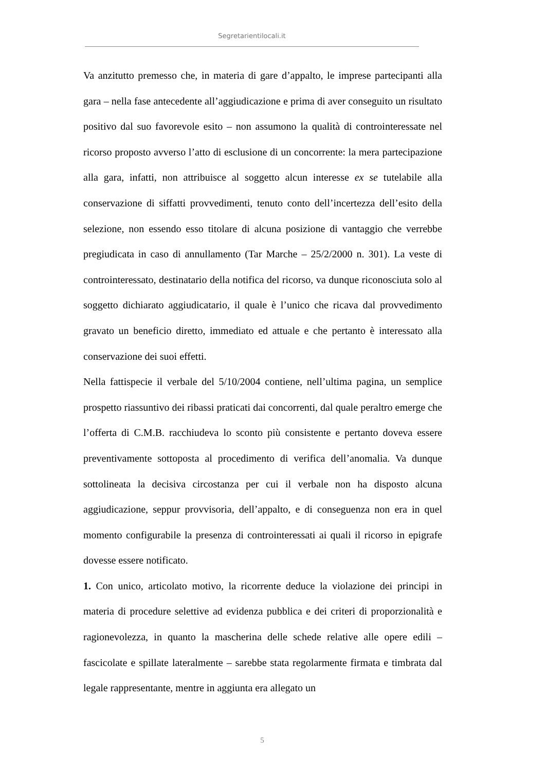Segretarientilocali.it
Va anzitutto premesso che, in materia di gare d’appalto, le imprese partecipanti alla gara – nella fase antecedente all’aggiudicazione e prima di aver conseguito un risultato positivo dal suo favorevole esito – non assumono la qualità di controinteressate nel ricorso proposto avverso l’atto di esclusione di un concorrente: la mera partecipazione alla gara, infatti, non attribuisce al soggetto alcun interesse ex se tutelabile alla conservazione di siffatti provvedimenti, tenuto conto dell’incertezza dell’esito della selezione, non essendo esso titolare di alcuna posizione di vantaggio che verrebbe pregiudicata in caso di annullamento (Tar Marche – 25/2/2000 n. 301). La veste di controinteressato, destinatario della notifica del ricorso, va dunque riconosciuta solo al soggetto dichiarato aggiudicatario, il quale è l’unico che ricava dal provvedimento gravato un beneficio diretto, immediato ed attuale e che pertanto è interessato alla conservazione dei suoi effetti.
Nella fattispecie il verbale del 5/10/2004 contiene, nell’ultima pagina, un semplice prospetto riassuntivo dei ribassi praticati dai concorrenti, dal quale peraltro emerge che l’offerta di C.M.B. racchiudeva lo sconto più consistente e pertanto doveva essere preventivamente sottoposta al procedimento di verifica dell’anomalia. Va dunque sottolineata la decisiva circostanza per cui il verbale non ha disposto alcuna aggiudicazione, seppur provvisoria, dell’appalto, e di conseguenza non era in quel momento configurabile la presenza di controinteressati ai quali il ricorso in epigrafe dovesse essere notificato.
1. Con unico, articolato motivo, la ricorrente deduce la violazione dei principi in materia di procedure selettive ad evidenza pubblica e dei criteri di proporzionalità e ragionevolezza, in quanto la mascherina delle schede relative alle opere edili – fascicolate e spillate lateralmente – sarebbe stata regolarmente firmata e timbrata dal legale rappresentante, mentre in aggiunta era allegato un
5